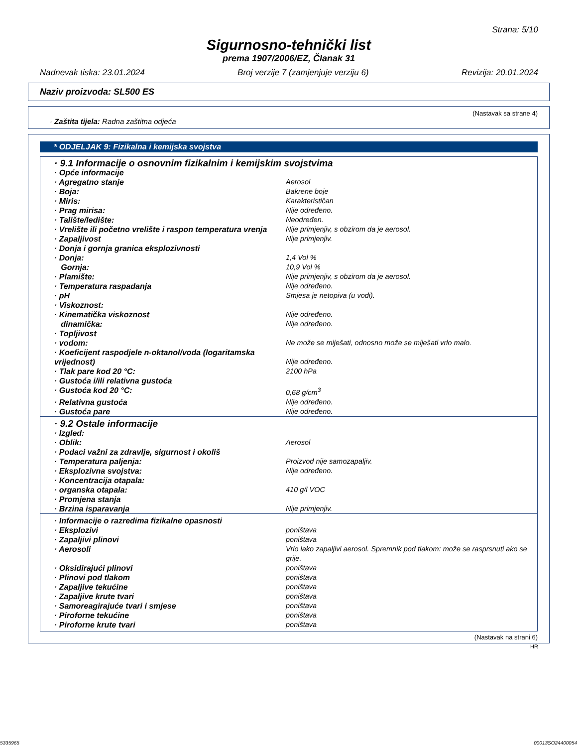Strana: 5/10
Sigurnosno-tehnički list
prema 1907/2006/EZ, Članak 31
Nadnevak tiska: 23.01.2024 Broj verzije 7 (zamjenjuje verziju 6) Revizija: 20.01.2024
Naziv proizvoda: SL500 ES
(Nastavak sa strane 4)
· Zaštita tijela: Radna zaštitna odjeća
* ODJELJAK 9: Fizikalna i kemijska svojstva
| · 9.1 Informacije o osnovnim fizikalnim i kemijskim svojstvima | |
| · Opće informacije | |
| · Agregatno stanje | Aerosol |
| · Boja: | Bakrene boje |
| · Miris: | Karakterističan |
| · Prag mirisa: | Nije određeno. |
| · Talište/ledište: | Neodređen. |
| · Vrelište ili početno vrelište i raspon temperatura vrenja | Nije primjenjiv, s obzirom da je aerosol. |
| · Zapaljivost | Nije primjenjiv. |
| · Donja i gornja granica eksplozivnosti | |
| · Donja: | 1,4 Vol % |
| Gornja: | 10,9 Vol % |
| · Plamište: | Nije primjenjiv, s obzirom da je aerosol. |
| · Temperatura raspadanja | Nije određeno. |
| · pH | Smjesa je netopiva (u vodi). |
| · Viskoznost: | |
| · Kinematička viskoznost | Nije određeno. |
| dinamička: | Nije određeno. |
| · Topljivost | |
| · vodom: | Ne može se miješati, odnosno može se miješati vrlo malo. |
| · Koeficijent raspodjele n-oktanol/voda (logaritamska vrijednost) | Nije određeno. |
| · Tlak pare kod 20 °C: | 2100 hPa |
| · Gustoća i/ili relativna gustoća | |
| · Gustoća kod 20 °C: | 0,68 g/cm<sup>3</sup> |
| · Relativna gustoća | Nije određeno. |
| · Gustoća pare | Nije određeno. |
| · 9.2 Ostale informacije | |
| · Izgled: | |
| · Oblik: | Aerosol |
| · Podaci važni za zdravlje, sigurnost i okoliš | |
| · Temperatura paljenja: | Proizvod nije samozapaljiv. |
| · Eksplozivna svojstva: | Nije određeno. |
| · Koncentracija otapala: | |
| · organska otapala: | 410 g/l VOC |
| · Promjena stanja | |
| · Brzina isparavanja | Nije primjenjiv. |
| · Informacije o razredima fizikalne opasnosti | |
| · Eksplozivi | poništava |
| · Zapaljivi plinovi | poništava |
| · Aerosoli | Vrlo lako zapaljivi aerosol. Spremnik pod tlakom: može se rasprsnuti ako se grije. |
| · Oksidirajući plinovi | poništava |
| · Plinovi pod tlakom | poništava |
| · Zapaljive tekućine | poništava |
| · Zapaljive krute tvari | poništava |
| · Samoreagirajuće tvari i smjese | poništava |
| · Piroforne tekućine | poništava |
| · Piroforne krute tvari | poništava |
(Nastavak na strani 6)
HR
5335965 00013SO24400054